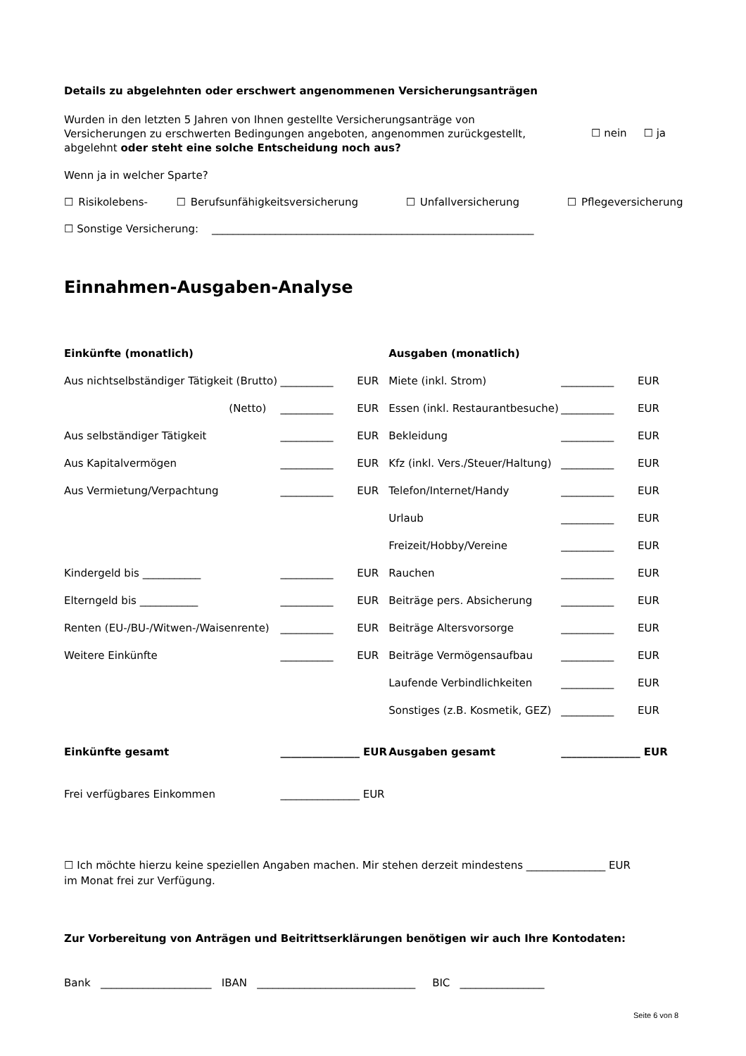Details zu abgelehnten oder erschwert angenommenen Versicherungsanträgen
Wurden in den letzten 5 Jahren von Ihnen gestellte Versicherungsanträge von Versicherungen zu erschwerten Bedingungen angeboten, angenommen zurückgestellt, abgelehnt oder steht eine solche Entscheidung noch aus?
☐ nein ☐ ja
Wenn ja in welcher Sparte?
☐ Risikolebens- ☐ Berufsunfähigkeitsversicherung ☐ Unfallversicherung ☐ Pflegeversicherung
☐ Sonstige Versicherung: _____________________________________________________________
Einnahmen-Ausgaben-Analyse
| Einkünfte (monatlich) | | | Ausgaben (monatlich) | | |
| Aus nichtselbständiger Tätigkeit (Brutto) | __________ | EUR | Miete (inkl. Strom) | __________ | EUR |
| (Netto) | __________ | EUR | Essen (inkl. Restaurantbesuche) | __________ | EUR |
| Aus selbständiger Tätigkeit | __________ | EUR | Bekleidung | __________ | EUR |
| Aus Kapitalvermögen | __________ | EUR | Kfz (inkl. Vers./Steuer/Haltung) | __________ | EUR |
| Aus Vermietung/Verpachtung | __________ | EUR | Telefon/Internet/Handy | __________ | EUR |
| | | | Urlaub | __________ | EUR |
| | | | Freizeit/Hobby/Vereine | __________ | EUR |
| Kindergeld bis ___________ | __________ | EUR | Rauchen | __________ | EUR |
| Elterngeld bis ___________ | __________ | EUR | Beiträge pers. Absicherung | __________ | EUR |
| Renten (EU-/BU-/Witwen-/Waisenrente) | __________ | EUR | Beiträge Altersvorsorge | __________ | EUR |
| Weitere Einkünfte | __________ | EUR | Beiträge Vermögensaufbau | __________ | EUR |
| | | | Laufende Verbindlichkeiten | __________ | EUR |
| | | | Sonstiges (z.B. Kosmetik, GEZ) | __________ | EUR |
| Einkünfte gesamt | _______________ EUR | | Ausgaben gesamt | _______________ EUR | |
| Frei verfügbares Einkommen | _______________ EUR | | | | |
☐ Ich möchte hierzu keine speziellen Angaben machen. Mir stehen derzeit mindestens _______________ EUR
im Monat frei zur Verfügung.
Zur Vorbereitung von Anträgen und Beitrittserklärungen benötigen wir auch Ihre Kontodaten:
Bank _____________________ IBAN ______________________________ BIC ________________
Seite 6 von 8